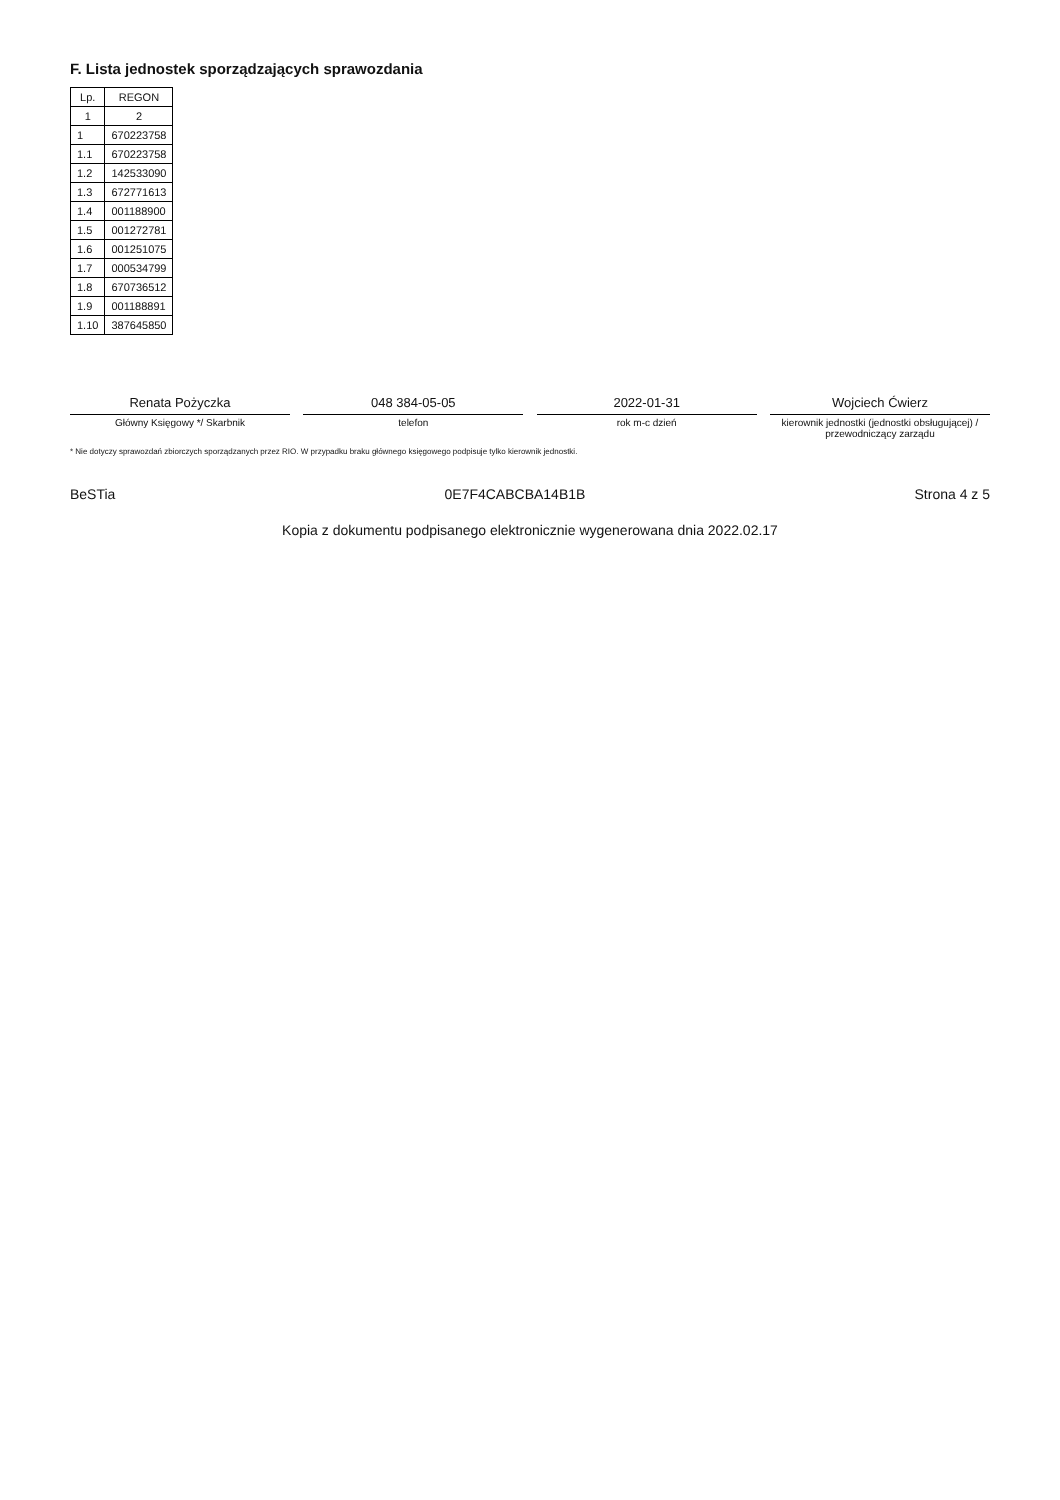F. Lista jednostek sporządzających sprawozdania
| Lp. | REGON |
| --- | --- |
| 1 | 2 |
| 1 | 670223758 |
| 1.1 | 670223758 |
| 1.2 | 142533090 |
| 1.3 | 672771613 |
| 1.4 | 001188900 |
| 1.5 | 001272781 |
| 1.6 | 001251075 |
| 1.7 | 000534799 |
| 1.8 | 670736512 |
| 1.9 | 001188891 |
| 1.10 | 387645850 |
Renata Pożyczka
Główny Księgowy */ Skarbnik
048 384-05-05
telefon
2022-01-31
rok m-c dzień
Wojciech Ćwierz
kierownik jednostki (jednostki obsługującej) / przewodniczący zarządu
* Nie dotyczy sprawozdań zbiorczych sporządzanych przez RIO. W przypadku braku głównego księgowego podpisuje tylko kierownik jednostki.
BeSTia 0E7F4CABCBA14B1B Strona 4 z 5
Kopia z dokumentu podpisanego elektronicznie wygenerowana dnia 2022.02.17